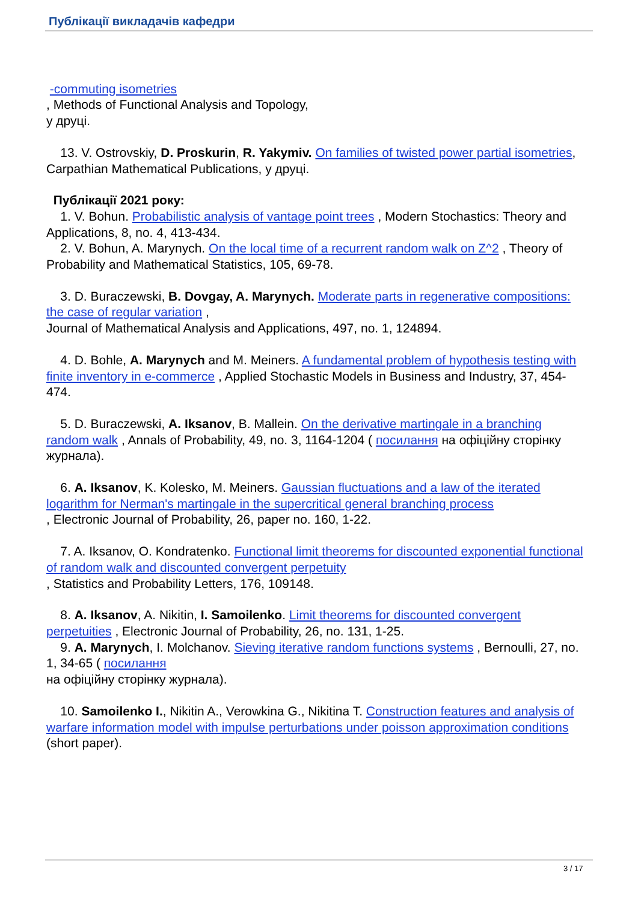Публікації викладачів кафедри
-commuting isometries
, Methods of Functional Analysis and Topology,
у друці.
13. V. Ostrovskiy, D. Proskurin, R. Yakymiv. On families of twisted power partial isometries, Carpathian Mathematical Publications, у друці.
Публікації 2021 року:
1. V. Bohun. Probabilistic analysis of vantage point trees , Modern Stochastics: Theory and Applications, 8, no. 4, 413-434.
2. V. Bohun, A. Marynych. On the local time of a recurrent random walk on Z^2 , Theory of Probability and Mathematical Statistics, 105, 69-78.
3. D. Buraczewski, B. Dovgay, A. Marynych. Moderate parts in regenerative compositions: the case of regular variation ,
Journal of Mathematical Analysis and Applications, 497, no. 1, 124894.
4. D. Bohle, A. Marynych and M. Meiners. A fundamental problem of hypothesis testing with finite inventory in e-commerce , Applied Stochastic Models in Business and Industry, 37, 454-474.
5. D. Buraczewski, A. Iksanov, B. Mallein. On the derivative martingale in a branching random walk , Annals of Probability, 49, no. 3, 1164-1204 ( посилання на офіційну сторінку журнала).
6. A. Iksanov, K. Kolesko, M. Meiners. Gaussian fluctuations and a law of the iterated logarithm for Nerman's martingale in the supercritical general branching process
, Electronic Journal of Probability, 26, paper no. 160, 1-22.
7. A. Iksanov, O. Kondratenko. Functional limit theorems for discounted exponential functional of random walk and discounted convergent perpetuity
, Statistics and Probability Letters, 176, 109148.
8. A. Iksanov, A. Nikitin, I. Samoilenko. Limit theorems for discounted convergent perpetuities , Electronic Journal of Probability, 26, no. 131, 1-25.
9. A. Marynych, I. Molchanov. Sieving iterative random functions systems , Bernoulli, 27, no. 1, 34-65 ( посилання
на офіційну сторінку журнала).
10. Samoilenko I., Nikitin A., Verowkina G., Nikitina T. Construction features and analysis of warfare information model with impulse perturbations under poisson approximation conditions (short paper).
3 / 17